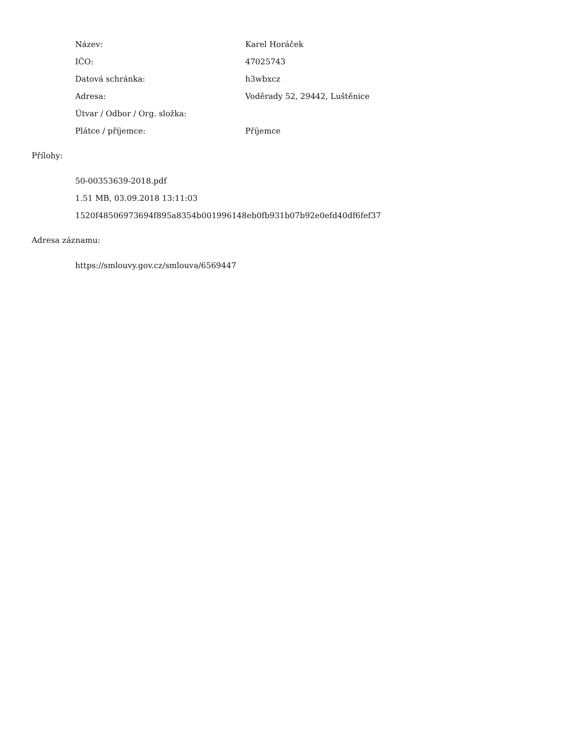| Název: | Karel Horáček |
| IČO: | 47025743 |
| Datová schránka: | h3wbxcz |
| Adresa: | Voděrady 52, 29442, Luštěnice |
| Útvar / Odbor / Org. složka: | |
| Plátce / příjemce: | Příjemce |
Přílohy:
50-00353639-2018.pdf
1.51 MB, 03.09.2018 13:11:03
1520f48506973694f895a8354b001996148eb0fb931b07b92e0efd40df6fef37
Adresa záznamu:
https://smlouvy.gov.cz/smlouva/6569447